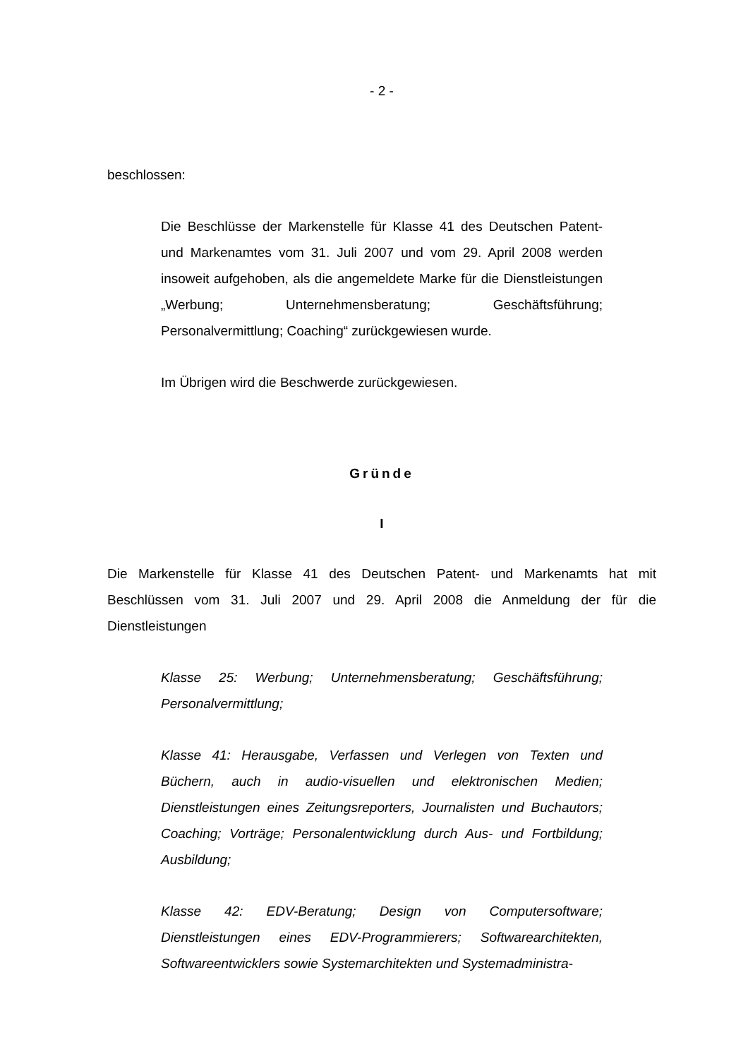- 2 -
beschlossen:
Die Beschlüsse der Markenstelle für Klasse 41 des Deutschen Patent- und Markenamtes vom 31. Juli 2007 und vom 29. April 2008 werden insoweit aufgehoben, als die angemeldete Marke für die Dienstleistungen „Werbung; Unternehmensberatung; Geschäftsführung; Personalvermittlung; Coaching“ zurückgewiesen wurde.
Im Übrigen wird die Beschwerde zurückgewiesen.
Gründe
I
Die Markenstelle für Klasse 41 des Deutschen Patent- und Markenamts hat mit Beschlüssen vom 31. Juli 2007 und 29. April 2008 die Anmeldung der für die Dienstleistungen
Klasse 25: Werbung; Unternehmensberatung; Geschäftsführung; Personalvermittlung;
Klasse 41: Herausgabe, Verfassen und Verlegen von Texten und Büchern, auch in audio-visuellen und elektronischen Medien; Dienstleistungen eines Zeitungsreporters, Journalisten und Buchautors; Coaching; Vorträge; Personalentwicklung durch Aus- und Fortbildung; Ausbildung;
Klasse 42: EDV-Beratung; Design von Computersoftware; Dienstleistungen eines EDV-Programmierers; Softwarearchitekten, Softwareentwicklers sowie Systemarchitekten und Systemadministra-